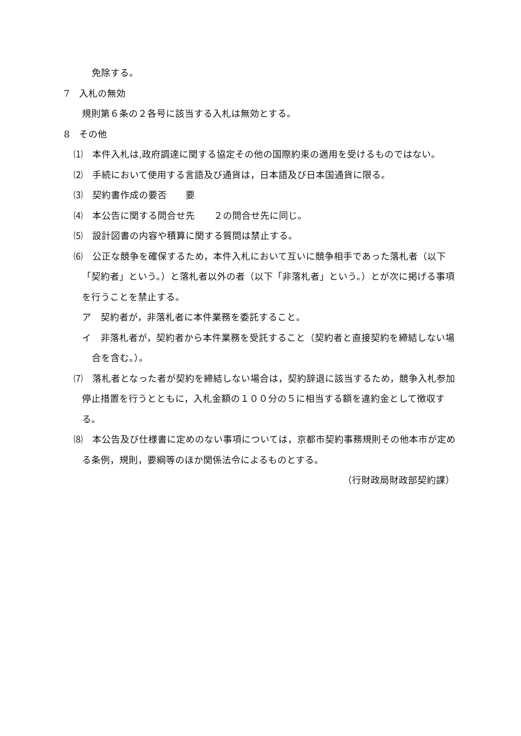免除する。
7　入札の無効
規則第６条の２各号に該当する入札は無効とする。
8　その他
⑴　本件入札は,政府調達に関する協定その他の国際約束の適用を受けるものではない。
⑵　手続において使用する言語及び通貨は，日本語及び日本国通貨に限る。
⑶　契約書作成の要否　　要
⑷　本公告に関する問合せ先　　２の問合せ先に同じ。
⑸　設計図書の内容や積算に関する質問は禁止する。
⑹　公正な競争を確保するため，本件入札において互いに競争相手であった落札者（以下「契約者」という。）と落札者以外の者（以下「非落札者」という。）とが次に掲げる事項を行うことを禁止する。
ア　契約者が，非落札者に本件業務を委託すること。
イ　非落札者が，契約者から本件業務を受託すること（契約者と直接契約を締結しない場合を含む。）。
⑺　落札者となった者が契約を締結しない場合は，契約辞退に該当するため，競争入札参加停止措置を行うとともに，入札金額の１００分の５に相当する額を違約金として徴収する。
⑻　本公告及び仕様書に定めのない事項については，京都市契約事務規則その他本市が定める条例，規則，要綱等のほか関係法令によるものとする。
（行財政局財政部契約課）